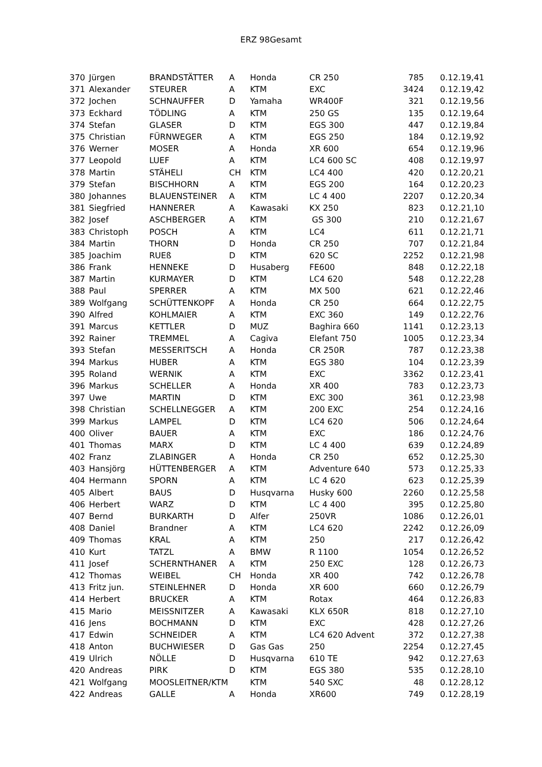ERZ 98Gesamt
| 370 | Jürgen | BRANDSTÄTTER | A | Honda | CR 250 | 785 | 0.12.19,41 |
| 371 | Alexander | STEURER | A | KTM | EXC | 3424 | 0.12.19,42 |
| 372 | Jochen | SCHNAUFFER | D | Yamaha | WR400F | 321 | 0.12.19,56 |
| 373 | Eckhard | TÖDLING | A | KTM | 250 GS | 135 | 0.12.19,64 |
| 374 | Stefan | GLASER | D | KTM | EGS 300 | 447 | 0.12.19,84 |
| 375 | Christian | FÜRNWEGER | A | KTM | EGS 250 | 184 | 0.12.19,92 |
| 376 | Werner | MOSER | A | Honda | XR 600 | 654 | 0.12.19,96 |
| 377 | Leopold | LUEF | A | KTM | LC4 600 SC | 408 | 0.12.19,97 |
| 378 | Martin | STÄHELI | CH | KTM | LC4 400 | 420 | 0.12.20,21 |
| 379 | Stefan | BISCHHORN | A | KTM | EGS 200 | 164 | 0.12.20,23 |
| 380 | Johannes | BLAUENSTEINER | A | KTM | LC 4 400 | 2207 | 0.12.20,34 |
| 381 | Siegfried | HANNERER | A | Kawasaki | KX 250 | 823 | 0.12.21,10 |
| 382 | Josef | ASCHBERGER | A | KTM | GS 300 | 210 | 0.12.21,67 |
| 383 | Christoph | POSCH | A | KTM | LC4 | 611 | 0.12.21,71 |
| 384 | Martin | THORN | D | Honda | CR 250 | 707 | 0.12.21,84 |
| 385 | Joachim | RUEß | D | KTM | 620 SC | 2252 | 0.12.21,98 |
| 386 | Frank | HENNEKE | D | Husaberg | FE600 | 848 | 0.12.22,18 |
| 387 | Martin | KURMAYER | D | KTM | LC4 620 | 548 | 0.12.22,28 |
| 388 | Paul | SPERRER | A | KTM | MX 500 | 621 | 0.12.22,46 |
| 389 | Wolfgang | SCHÜTTENKOPF | A | Honda | CR 250 | 664 | 0.12.22,75 |
| 390 | Alfred | KOHLMAIER | A | KTM | EXC 360 | 149 | 0.12.22,76 |
| 391 | Marcus | KETTLER | D | MUZ | Baghira 660 | 1141 | 0.12.23,13 |
| 392 | Rainer | TREMMEL | A | Cagiva | Elefant 750 | 1005 | 0.12.23,34 |
| 393 | Stefan | MESSERITSCH | A | Honda | CR 250R | 787 | 0.12.23,38 |
| 394 | Markus | HUBER | A | KTM | EGS 380 | 104 | 0.12.23,39 |
| 395 | Roland | WERNIK | A | KTM | EXC | 3362 | 0.12.23,41 |
| 396 | Markus | SCHELLER | A | Honda | XR 400 | 783 | 0.12.23,73 |
| 397 | Uwe | MARTIN | D | KTM | EXC 300 | 361 | 0.12.23,98 |
| 398 | Christian | SCHELLNEGGER | A | KTM | 200 EXC | 254 | 0.12.24,16 |
| 399 | Markus | LAMPEL | D | KTM | LC4 620 | 506 | 0.12.24,64 |
| 400 | Oliver | BAUER | A | KTM | EXC | 186 | 0.12.24,76 |
| 401 | Thomas | MARX | D | KTM | LC 4 400 | 639 | 0.12.24,89 |
| 402 | Franz | ZLABINGER | A | Honda | CR 250 | 652 | 0.12.25,30 |
| 403 | Hansjörg | HÜTTENBERGER | A | KTM | Adventure 640 | 573 | 0.12.25,33 |
| 404 | Hermann | SPORN | A | KTM | LC 4 620 | 623 | 0.12.25,39 |
| 405 | Albert | BAUS | D | Husqvarna | Husky 600 | 2260 | 0.12.25,58 |
| 406 | Herbert | WARZ | D | KTM | LC 4 400 | 395 | 0.12.25,80 |
| 407 | Bernd | BURKARTH | D | Alfer | 250VR | 1086 | 0.12.26,01 |
| 408 | Daniel | Brandner | A | KTM | LC4 620 | 2242 | 0.12.26,09 |
| 409 | Thomas | KRAL | A | KTM | 250 | 217 | 0.12.26,42 |
| 410 | Kurt | TATZL | A | BMW | R 1100 | 1054 | 0.12.26,52 |
| 411 | Josef | SCHERNTHANER | A | KTM | 250 EXC | 128 | 0.12.26,73 |
| 412 | Thomas | WEIBEL | CH | Honda | XR 400 | 742 | 0.12.26,78 |
| 413 | Fritz jun. | STEINLEHNER | D | Honda | XR 600 | 660 | 0.12.26,79 |
| 414 | Herbert | BRUCKER | A | KTM | Rotax | 464 | 0.12.26,83 |
| 415 | Mario | MEISSNITZER | A | Kawasaki | KLX 650R | 818 | 0.12.27,10 |
| 416 | Jens | BOCHMANN | D | KTM | EXC | 428 | 0.12.27,26 |
| 417 | Edwin | SCHNEIDER | A | KTM | LC4 620 Advent | 372 | 0.12.27,38 |
| 418 | Anton | BUCHWIESER | D | Gas Gas | 250 | 2254 | 0.12.27,45 |
| 419 | Ulrich | NÖLLE | D | Husqvarna | 610 TE | 942 | 0.12.27,63 |
| 420 | Andreas | PIRK | D | KTM | EGS 380 | 535 | 0.12.28,10 |
| 421 | Wolfgang | MOOSLEITNER/KTM | | KTM | 540 SXC | 48 | 0.12.28,12 |
| 422 | Andreas | GALLE | A | Honda | XR600 | 749 | 0.12.28,19 |